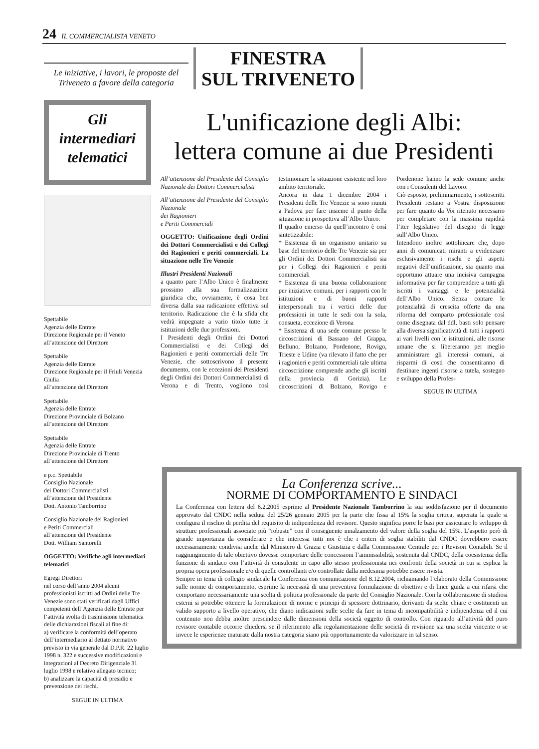24 IL COMMERCIALISTA VENETO
Le iniziative, i lavori, le proposte del Triveneto a favore della categoria
FINESTRA
SUL TRIVENETO
Gli
intermediari
telematici
Spettabile
Agenzia delle Entrate
Direzione Regionale per il Veneto
all’attenzione del Direttore
Spettabile
Agenzia delle Entrate
Direzione Regionale per il Friuli Venezia Giulia
all’attenzione del Direttore
Spettabile
Agenzia delle Entrate
Direzione Provinciale di Bolzano
all’attenzione del Direttore
Spettabile
Agenzia delle Entrate
Direzione Provinciale di Trento
all’attenzione del Direttore
e p.c. Spettabile
Consiglio Nazionale
dei Dottori Commercialisti
all’attenzione del Presidente
Dott. Antonio Tamborrino
Consiglio Nazionale dei Ragionieri
e Periti Commerciali
all’attenzione del Presidente
Dott. William Santorelli
OGGETTO: Verifiche agli intermediari telematici
Egregi Direttori
nel corso dell’anno 2004 alcuni professionisti iscritti ad Ordini delle Tre Venezie sono stati verificati dagli Uffici competenti dell’Agenzia delle Entrate per l’attività svolta di trasmissione telematica delle dichiarazioni fiscali al fine di:
a) verificare la conformità dell’operato dell’intermediario al dettato normativo previsto in via generale dal D.P.R. 22 luglio 1998 n. 322 e successive modificazioni e integrazioni al Decreto Dirigenziale 31 luglio 1998 e relativo allegato tecnico;
b) analizzare la capacità di presidio e prevenzione dei rischi.
SEGUE IN ULTIMA
L'unificazione degli Albi:
lettera comune ai due Presidenti
All’attenzione del Presidente del Consiglio Nazionale dei Dottori Commercialisti
All’attenzione del Presidente del Consiglio Nazionale
dei Ragionieri
e Periti Commerciali
OGGETTO: Unificazione degli Ordini dei Dottori Commercialisti e dei Collegi dei Ragionieri e periti commerciali. La situazione nelle Tre Venezie
Illustri Presidenti Nazionali
a quanto pare l’Albo Unico è finalmente prossimo alla sua formalizzazione giuridica che, ovviamente, è cosa ben diversa dalla sua radicazione effettiva sul territorio. Radicazione che è la sfida che vedrà impegnate a vario titolo tutte le istituzioni delle due professioni.
I Presidenti degli Ordini dei Dottori Commercialisti e dei Collegi dei Ragionieri e periti commerciali delle Tre Venezie, che sottoscrivono il presente documento, con le eccezioni dei Presidenti degli Ordini dei Dottori Commercialisti di Verona e di Trento, vogliono così testimoniare la situazione esistente nel loro ambito territoriale.
Ancora in data 1 dicembre 2004 i Presidenti delle Tre Venezie si sono riuniti a Padova per fare insieme il punto della situazione in prospettiva all’Albo Unico.
Il quadro emerso da quell’incontro è così sintetizzabile:
* Esistenza di un organismo unitario su base del territorio delle Tre Venezie sia per gli Ordini dei Dottori Commercialisti sia per i Collegi dei Ragionieri e periti commerciali
* Esistenza di una buona collaborazione per iniziative comuni, per i rapporti con le istituzioni e di buoni rapporti interpersonali tra i vertici delle due professioni in tutte le sedi con la sola, consueta, eccezione di Verona
* Esistenza di una sede comune presso le circoscrizioni di Bassano del Grappa, Belluno, Bolzano, Pordenone, Rovigo, Trieste e Udine (va rilevato il fatto che per i ragionieri e periti commerciali tale ultima circoscrizione comprende anche gli iscritti della provincia di Gorizia). Le circoscrizioni di Bolzano, Rovigo e Pordenone hanno la sede comune anche con i Consulenti del Lavoro.
Ciò esposto, preliminarmente, i sottoscritti Presidenti restano a Vostra disposizione per fare quanto da Voi ritenuto necessario per completare con la massima rapidità l’iter legislativo del disegno di legge sull’Albo Unico.
Intendono inoltre sottolineare che, dopo anni di comunicati miranti a evidenziare esclusivamente i rischi e gli aspetti negativi dell’unificazione, sia quanto mai opportuno attuare una incisiva campagna informativa per far comprendere a tutti gli iscritti i vantaggi e le potenzialità dell’Albo Unico. Senza contare le potenzialità di crescita offerte da una riforma del comparto professionale così come disegnata dal ddl, basti solo pensare alla diversa significatività di tutti i rapporti ai vari livelli con le istituzioni, alle risorse umane che si libereranno per meglio amministrare gli interessi comuni, ai risparmi di costi che consentiranno di destinare ingenti risorse a tutela, sostegno e sviluppo della Profes-
SEGUE IN ULTIMA
La Conferenza scrive...
NORME DI COMPORTAMENTO E SINDACI
La Conferenza con lettera del 6.2.2005 esprime al Presidente Nazionale Tamborrino la sua soddisfazione per il documento approvato dal CNDC nella seduta del 25/26 gennaio 2005 per la parte che fissa al 15% la soglia critica, superata la quale si configura il rischio di perdita del requisito di indipendenza del revisore. Questo significa porre le basi per assicurare lo sviluppo di strutture professionali associate più “robuste” con il conseguente innalzamento del valore della soglia del 15%. L’aspetto però di grande importanza da considerare e che interessa tutti noi è che i criteri di soglia stabiliti dal CNDC dovrebbero essere necessariamente condivisi anche dal Ministero di Grazia e Giustizia e dalla Commissione Centrale per i Revisori Contabili. Se il raggiungimento di tale obiettivo dovesse comportare delle concessioni l’ammissibilità, sostenuta dal CNDC, della coesistenza della funzione di sindaco con l’attività di consulente in capo allo stesso professionista nei confronti della società in cui si esplica la propria opera professionale e/o di quelle controllanti e/o controllate dalla medesima potrebbe essere rivista.
Sempre in tema di collegio sindacale la Conferenza con comunicazione del 8.12.2004, richiamando l’elaborato della Commissione sulle norme di comportamento, esprime la necessità di una preventiva formulazione di obiettivi e di linee guida a cui rifarsi che comportano necessariamente una scelta di politica professionale da parte del Consiglio Nazionale. Con la collaborazione di studiosi esterni si potrebbe ottenere la formulazione di norme e principi di spessore dottrinario, derivanti da scelte chiare e costituenti un valido supporto a livello operativo, che diano indicazioni sulle scelte da fare in tema di incompatibilità e indipendenza ed il cui contenuto non debba inoltre prescindere dalle dimensioni della società oggetto di controllo. Con riguardo all’attività del puro revisore contabile occorre chiedersi se il riferimento alla regolamentazione delle società di revisione sia una scelta vincente o se invece le esperienze maturate dalla nostra categoria siano più opportunamente da valorizzare in tal senso.